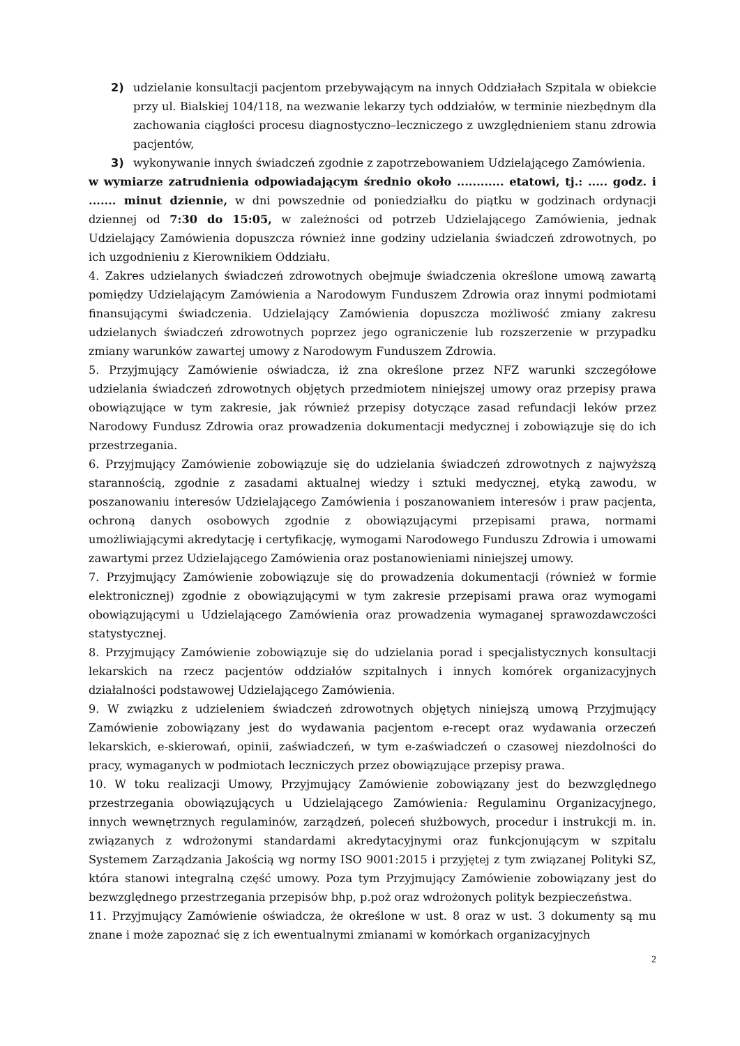2) udzielanie konsultacji pacjentom przebywającym na innych Oddziałach Szpitala w obiekcie przy ul. Bialskiej 104/118, na wezwanie lekarzy tych oddziałów, w terminie niezbędnym dla zachowania ciągłości procesu diagnostyczno–leczniczego z uwzględnieniem stanu zdrowia pacjentów,
3) wykonywanie innych świadczeń zgodnie z zapotrzebowaniem Udzielającego Zamówienia.
w wymiarze zatrudnienia odpowiadającym średnio około ............ etatowi, tj.: ..... godz. i ....... minut dziennie, w dni powszednie od poniedziałku do piątku w godzinach ordynacji dziennej od 7:30 do 15:05, w zależności od potrzeb Udzielającego Zamówienia, jednak Udzielający Zamówienia dopuszcza również inne godziny udzielania świadczeń zdrowotnych, po ich uzgodnieniu z Kierownikiem Oddziału.
4. Zakres udzielanych świadczeń zdrowotnych obejmuje świadczenia określone umową zawartą pomiędzy Udzielającym Zamówienia a Narodowym Funduszem Zdrowia oraz innymi podmiotami finansującymi świadczenia. Udzielający Zamówienia dopuszcza możliwość zmiany zakresu udzielanych świadczeń zdrowotnych poprzez jego ograniczenie lub rozszerzenie w przypadku zmiany warunków zawartej umowy z Narodowym Funduszem Zdrowia.
5. Przyjmujący Zamówienie oświadcza, iż zna określone przez NFZ warunki szczegółowe udzielania świadczeń zdrowotnych objętych przedmiotem niniejszej umowy oraz przepisy prawa obowiązujące w tym zakresie, jak również przepisy dotyczące zasad refundacji leków przez Narodowy Fundusz Zdrowia oraz prowadzenia dokumentacji medycznej i zobowiązuje się do ich przestrzegania.
6. Przyjmujący Zamówienie zobowiązuje się do udzielania świadczeń zdrowotnych z najwyższą starannością, zgodnie z zasadami aktualnej wiedzy i sztuki medycznej, etyką zawodu, w poszanowaniu interesów Udzielającego Zamówienia i poszanowaniem interesów i praw pacjenta, ochroną danych osobowych zgodnie z obowiązującymi przepisami prawa, normami umożliwiającymi akredytację i certyfikację, wymogami Narodowego Funduszu Zdrowia i umowami zawartymi przez Udzielającego Zamówienia oraz postanowieniami niniejszej umowy.
7. Przyjmujący Zamówienie zobowiązuje się do prowadzenia dokumentacji (również w formie elektronicznej) zgodnie z obowiązującymi w tym zakresie przepisami prawa oraz wymogami obowiązującymi u Udzielającego Zamówienia oraz prowadzenia wymaganej sprawozdawczości statystycznej.
8. Przyjmujący Zamówienie zobowiązuje się do udzielania porad i specjalistycznych konsultacji lekarskich na rzecz pacjentów oddziałów szpitalnych i innych komórek organizacyjnych działalności podstawowej Udzielającego Zamówienia.
9. W związku z udzieleniem świadczeń zdrowotnych objętych niniejszą umową Przyjmujący Zamówienie zobowiązany jest do wydawania pacjentom e-recept oraz wydawania orzeczeń lekarskich, e-skierowań, opinii, zaświadczeń, w tym e-zaświadczeń o czasowej niezdolności do pracy, wymaganych w podmiotach leczniczych przez obowiązujące przepisy prawa.
10. W toku realizacji Umowy, Przyjmujący Zamówienie zobowiązany jest do bezwzględnego przestrzegania obowiązujących u Udzielającego Zamówienia: Regulaminu Organizacyjnego, innych wewnętrznych regulaminów, zarządzeń, poleceń służbowych, procedur i instrukcji m. in. związanych z wdrożonymi standardami akredytacyjnymi oraz funkcjonującym w szpitalu Systemem Zarządzania Jakością wg normy ISO 9001:2015 i przyjętej z tym związanej Polityki SZ, która stanowi integralną część umowy. Poza tym Przyjmujący Zamówienie zobowiązany jest do bezwzględnego przestrzegania przepisów bhp, p.poż oraz wdrożonych polityk bezpieczeństwa.
11. Przyjmujący Zamówienie oświadcza, że określone w ust. 8 oraz w ust. 3 dokumenty są mu znane i może zapoznać się z ich ewentualnymi zmianami w komórkach organizacyjnych
2